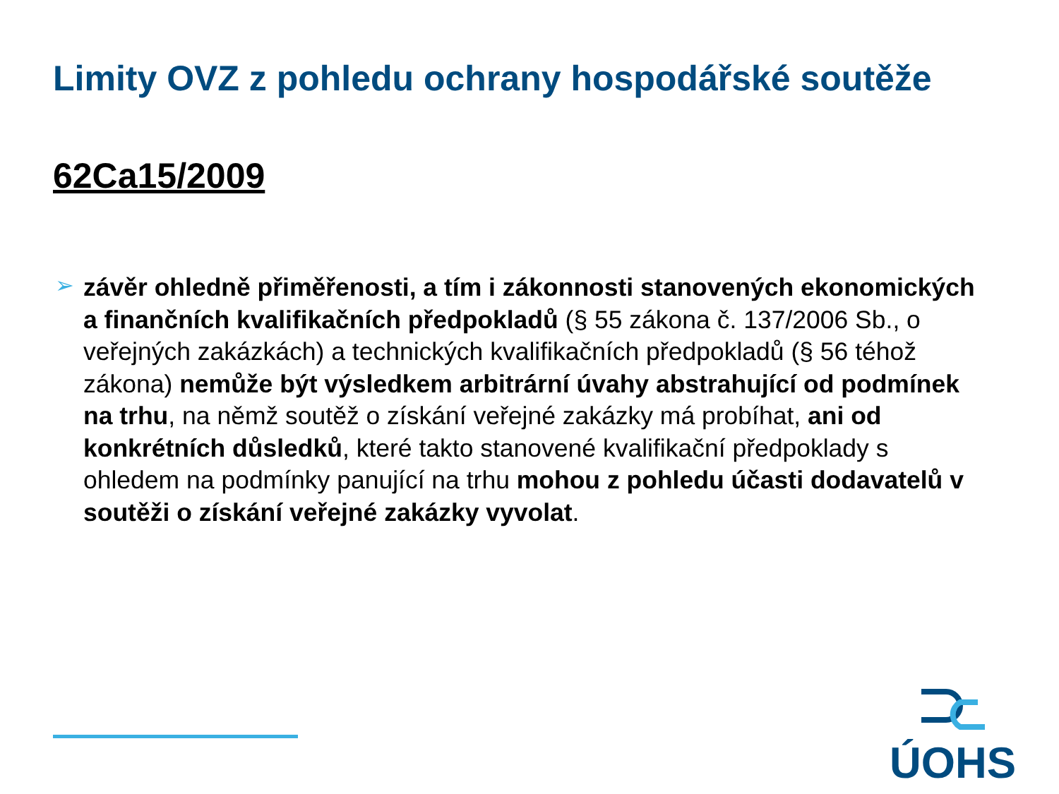Limity OVZ z pohledu ochrany hospodářské soutěže
62Ca15/2009
➢
závěr ohledně přiměřenosti, a tím i zákonnosti stanovených ekonomických a finančních kvalifikačních předpokladů (§ 55 zákona č. 137/2006 Sb., o veřejných zakázkách) a technických kvalifikačních předpokladů (§ 56 téhož zákona) nemůže být výsledkem arbitrární úvahy abstrahující od podmínek na trhu, na němž soutěž o získání veřejné zakázky má probíhat, ani od konkrétních důsledků, které takto stanovené kvalifikační předpoklady s ohledem na podmínky panující na trhu mohou z pohledu účasti dodavatelů v soutěži o získání veřejné zakázky vyvolat.
ÚOHS